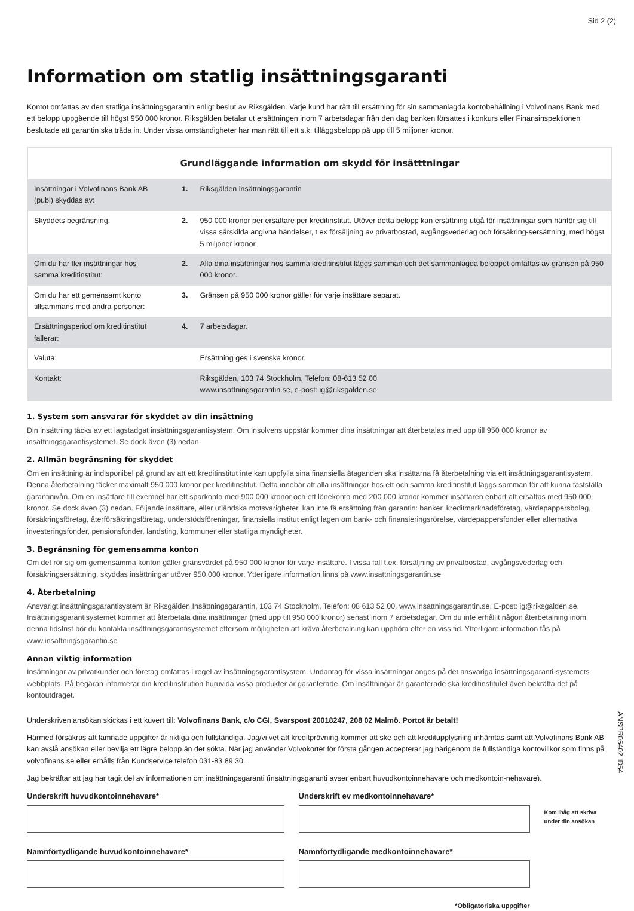Sid 2 (2)
Information om statlig insättningsgaranti
Kontot omfattas av den statliga insättningsgarantin enligt beslut av Riksgälden. Varje kund har rätt till ersättning för sin sammanlagda kontobehållning i Volvofinans Bank med ett belopp uppgående till högst 950 000 kronor. Riksgälden betalar ut ersättningen inom 7 arbetsdagar från den dag banken försattes i konkurs eller Finansinspektionen beslutade att garantin ska träda in. Under vissa omständigheter har man rätt till ett s.k. tilläggsbelopp på upp till 5 miljoner kronor.
| Grundläggande information om skydd för insätttningar | | |
| --- | --- | --- |
| Insättningar i Volvofinans Bank AB (publ) skyddas av: | 1. | Riksgälden insättningsgarantin |
| Skyddets begränsning: | 2. | 950 000 kronor per ersättare per kreditinstitut. Utöver detta belopp kan ersättning utgå för insättningar som hänför sig till vissa särskilda angivna händelser, t ex försäljning av privatbostad, avgångsvederlag och försäkring-sersättning, med högst 5 miljoner kronor. |
| Om du har fler insättningar hos samma kreditinstitut: | 2. | Alla dina insättningar hos samma kreditinstitut läggs samman och det sammanlagda beloppet omfattas av gränsen på 950 000 kronor. |
| Om du har ett gemensamt konto tillsammans med andra personer: | 3. | Gränsen på 950 000 kronor gäller för varje insättare separat. |
| Ersättningsperiod om kreditinstitut fallerar: | 4. | 7 arbetsdagar. |
| Valuta: | | Ersättning ges i svenska kronor. |
| Kontakt: | | Riksgälden, 103 74 Stockholm, Telefon: 08-613 52 00 www.insattningsgarantin.se, e-post: ig@riksgalden.se |
1. System som ansvarar för skyddet av din insättning
Din insättning täcks av ett lagstadgat insättningsgarantisystem. Om insolvens uppstår kommer dina insättningar att återbetalas med upp till 950 000 kronor av insättningsgarantisystemet. Se dock även (3) nedan.
2. Allmän begränsning för skyddet
Om en insättning är indisponibel på grund av att ett kreditinstitut inte kan uppfylla sina finansiella åtaganden ska insättarna få återbetalning via ett insättningsgarantisystem. Denna återbetalning täcker maximalt 950 000 kronor per kreditinstitut. Detta innebär att alla insättningar hos ett och samma kreditinstitut läggs samman för att kunna fastställa garantinivån. Om en insättare till exempel har ett sparkonto med 900 000 kronor och ett lönekonto med 200 000 kronor kommer insättaren enbart att ersättas med 950 000 kronor. Se dock även (3) nedan. Följande insättare, eller utländska motsvarigheter, kan inte få ersättning från garantin: banker, kreditmarknadsföretag, värdepappersbolag, försäkringsföretag, återförsäkringsföretag, understödsföreningar, finansiella institut enligt lagen om bank- och finansieringsrörelse, värdepappersfonder eller alternativa investeringsfonder, pensionsfonder, landsting, kommuner eller statliga myndigheter.
3. Begränsning för gemensamma konton
Om det rör sig om gemensamma konton gäller gränsvärdet på 950 000 kronor för varje insättare. I vissa fall t.ex. försäljning av privatbostad, avgångsvederlag och försäkringsersättning, skyddas insättningar utöver 950 000 kronor. Ytterligare information finns på www.insattningsgarantin.se
4. Återbetalning
Ansvarigt insättningsgarantisystem är Riksgälden Insättningsgarantin, 103 74 Stockholm, Telefon: 08 613 52 00, www.insattningsgarantin.se, E-post: ig@riksgalden.se. Insättningsgarantisystemet kommer att återbetala dina insättningar (med upp till 950 000 kronor) senast inom 7 arbetsdagar. Om du inte erhållit någon återbetalning inom denna tidsfrist bör du kontakta insättningsgarantisystemet eftersom möjligheten att kräva återbetalning kan upphöra efter en viss tid. Ytterligare information fås på www.insattningsgarantin.se
Annan viktig information
Insättningar av privatkunder och företag omfattas i regel av insättningsgarantisystem. Undantag för vissa insättningar anges på det ansvariga insättningsgaranti-systemets webbplats. På begäran informerar din kreditinstitution huruvida vissa produkter är garanterade. Om insättningar är garanterade ska kreditinstitutet även bekräfta det på kontoutdraget.
Underskriven ansökan skickas i ett kuvert till: Volvofinans Bank, c/o CGI, Svarspost 20018247, 208 02 Malmö. Portot är betalt!
Härmed försäkras att lämnade uppgifter är riktiga och fullständiga. Jag/vi vet att kreditprövning kommer att ske och att kreditupplysning inhämtas samt att Volvofinans Bank AB kan avslå ansökan eller bevilja ett lägre belopp än det sökta. När jag använder Volvokortet för första gången accepterar jag härigenom de fullständiga kontovillkor som finns på volvofinans.se eller erhålls från Kundservice telefon 031-83 89 30.
Jag bekräftar att jag har tagit del av informationen om insättningsgaranti (insättningsgaranti avser enbart huvudkontoinnehavare och medkontoin-nehavare).
Underskrift huvudkontoinnehavare*
Namnförtydligande huvudkontoinnehavare*
Underskrift ev medkontoinnehavare*
Namnförtydligande medkontoinnehavare*
*Obligatoriska uppgifter
Kom ihåg att skriva under din ansökan
ANSPR05402 ID54